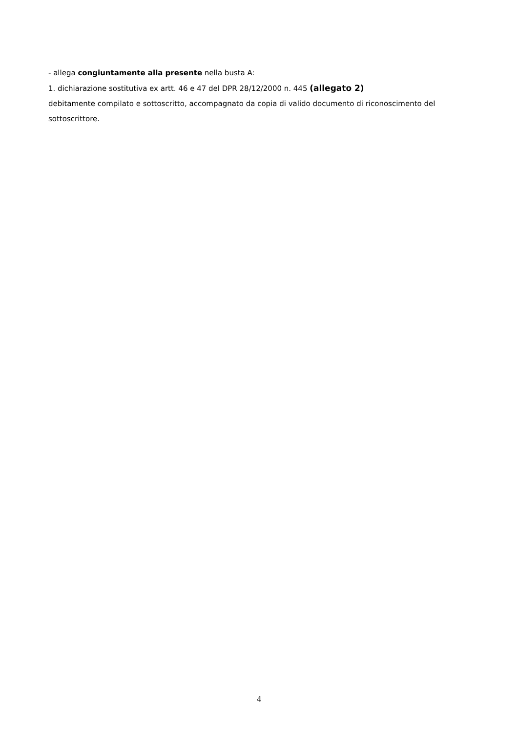- allega congiuntamente alla presente nella busta A:
1. dichiarazione sostitutiva ex artt. 46 e 47 del DPR 28/12/2000 n. 445 (allegato 2)
debitamente compilato e sottoscritto, accompagnato da copia di valido documento di riconoscimento del sottoscrittore.
4